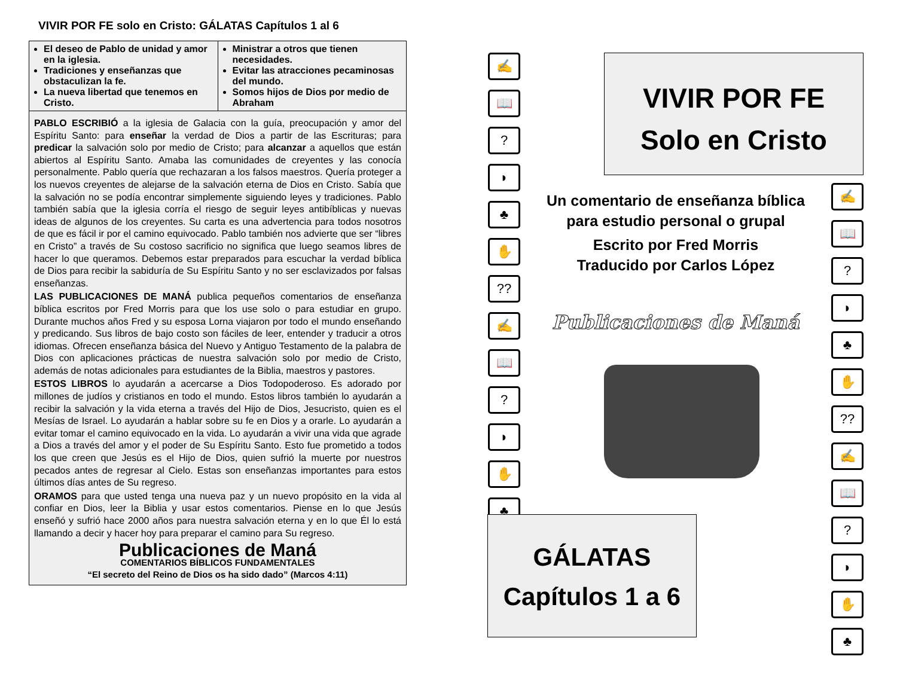VIVIR POR FE solo en Cristo: GÁLATAS Capítulos 1 al 6
| El deseo de Pablo de unidad y amor en la iglesia. Tradiciones y enseñanzas que obstaculizan la fe. La nueva libertad que tenemos en Cristo. | Ministrar a otros que tienen necesidades. Evitar las atracciones pecaminosas del mundo. Somos hijos de Dios por medio de Abraham |
PABLO ESCRIBIÓ a la iglesia de Galacia con la guía, preocupación y amor del Espíritu Santo: para enseñar la verdad de Dios a partir de las Escrituras; para predicar la salvación solo por medio de Cristo; para alcanzar a aquellos que están abiertos al Espíritu Santo. Amaba las comunidades de creyentes y las conocía personalmente. Pablo quería que rechazaran a los falsos maestros. Quería proteger a los nuevos creyentes de alejarse de la salvación eterna de Dios en Cristo. Sabía que la salvación no se podía encontrar simplemente siguiendo leyes y tradiciones. Pablo también sabía que la iglesia corría el riesgo de seguir leyes antibíblicas y nuevas ideas de algunos de los creyentes. Su carta es una advertencia para todos nosotros de que es fácil ir por el camino equivocado. Pablo también nos advierte que ser “libres en Cristo” a través de Su costoso sacrificio no significa que luego seamos libres de hacer lo que queramos. Debemos estar preparados para escuchar la verdad bíblica de Dios para recibir la sabiduría de Su Espíritu Santo y no ser esclavizados por falsas enseñanzas.
LAS PUBLICACIONES DE MANÁ publica pequeños comentarios de enseñanza bíblica escritos por Fred Morris para que los use solo o para estudiar en grupo. Durante muchos años Fred y su esposa Lorna viajaron por todo el mundo enseñando y predicando. Sus libros de bajo costo son fáciles de leer, entender y traducir a otros idiomas. Ofrecen enseñanza básica del Nuevo y Antiguo Testamento de la palabra de Dios con aplicaciones prácticas de nuestra salvación solo por medio de Cristo, además de notas adicionales para estudiantes de la Biblia, maestros y pastores.
ESTOS LIBROS lo ayudarán a acercarse a Dios Todopoderoso. Es adorado por millones de judíos y cristianos en todo el mundo. Estos libros también lo ayudarán a recibir la salvación y la vida eterna a través del Hijo de Dios, Jesucristo, quien es el Mesías de Israel. Lo ayudarán a hablar sobre su fe en Dios y a orarle. Lo ayudarán a evitar tomar el camino equivocado en la vida. Lo ayudarán a vivir una vida que agrade a Dios a través del amor y el poder de Su Espíritu Santo. Esto fue prometido a todos los que creen que Jesús es el Hijo de Dios, quien sufrió la muerte por nuestros pecados antes de regresar al Cielo. Estas son enseñanzas importantes para estos últimos días antes de Su regreso.
ORAMOS para que usted tenga una nueva paz y un nuevo propósito en la vida al confiar en Dios, leer la Biblia y usar estos comentarios. Piense en lo que Jesús enseñó y sufrió hace 2000 años para nuestra salvación eterna y en lo que Él lo está llamando a decir y hacer hoy para preparar el camino para Su regreso.
Publicaciones de Maná
COMENTARIOS BÍBLICOS FUNDAMENTALES
“El secreto del Reino de Dios os ha sido dado” (Marcos 4:11)
✍
📖
?
◗
♣
✋
??
✍
📖
?
◗
✋
♣
✍
📖
?
◗
♣
✋
??
✍
📖
?
◗
✋
♣
VIVIR POR FE
Solo en Cristo
Un comentario de enseñanza bíblica
para estudio personal o grupal
Escrito por Fred Morris
Traducido por Carlos López
Publicaciones de Maná
GÁLATAS
Capítulos 1 a 6